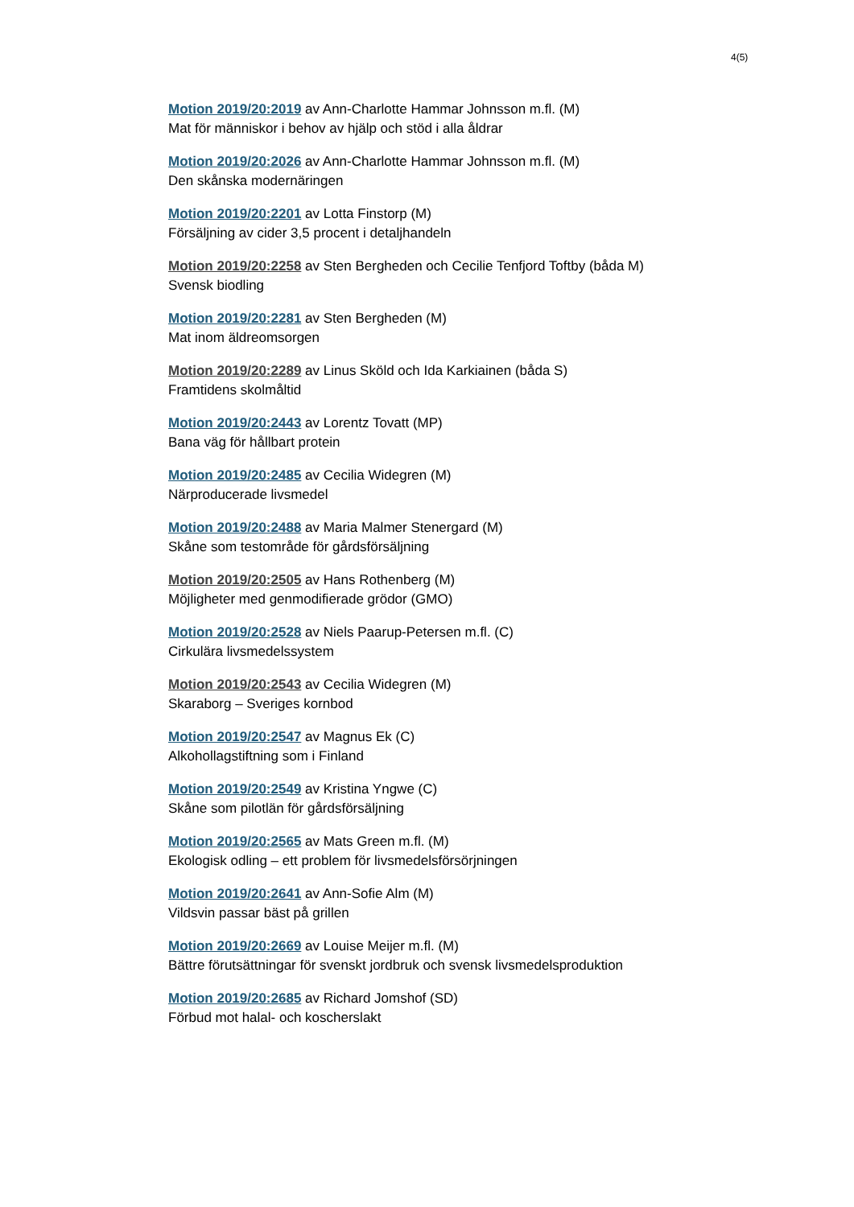4(5)
Motion 2019/20:2019 av Ann-Charlotte Hammar Johnsson m.fl. (M)
Mat för människor i behov av hjälp och stöd i alla åldrar
Motion 2019/20:2026 av Ann-Charlotte Hammar Johnsson m.fl. (M)
Den skånska modernäringen
Motion 2019/20:2201 av Lotta Finstorp (M)
Försäljning av cider 3,5 procent i detaljhandeln
Motion 2019/20:2258 av Sten Bergheden och Cecilie Tenfjord Toftby (båda M)
Svensk biodling
Motion 2019/20:2281 av Sten Bergheden (M)
Mat inom äldreomsorgen
Motion 2019/20:2289 av Linus Sköld och Ida Karkiainen (båda S)
Framtidens skolmåltid
Motion 2019/20:2443 av Lorentz Tovatt (MP)
Bana väg för hållbart protein
Motion 2019/20:2485 av Cecilia Widegren (M)
Närproducerade livsmedel
Motion 2019/20:2488 av Maria Malmer Stenergard (M)
Skåne som testområde för gårdsförsäljning
Motion 2019/20:2505 av Hans Rothenberg (M)
Möjligheter med genmodifierade grödor (GMO)
Motion 2019/20:2528 av Niels Paarup-Petersen m.fl. (C)
Cirkulära livsmedelssystem
Motion 2019/20:2543 av Cecilia Widegren (M)
Skaraborg – Sveriges kornbod
Motion 2019/20:2547 av Magnus Ek (C)
Alkohollagstiftning som i Finland
Motion 2019/20:2549 av Kristina Yngwe (C)
Skåne som pilotlän för gårdsförsäljning
Motion 2019/20:2565 av Mats Green m.fl. (M)
Ekologisk odling – ett problem för livsmedelsförsörjningen
Motion 2019/20:2641 av Ann-Sofie Alm (M)
Vildsvin passar bäst på grillen
Motion 2019/20:2669 av Louise Meijer m.fl. (M)
Bättre förutsättningar för svenskt jordbruk och svensk livsmedelsproduktion
Motion 2019/20:2685 av Richard Jomshof (SD)
Förbud mot halal- och koscherslakt